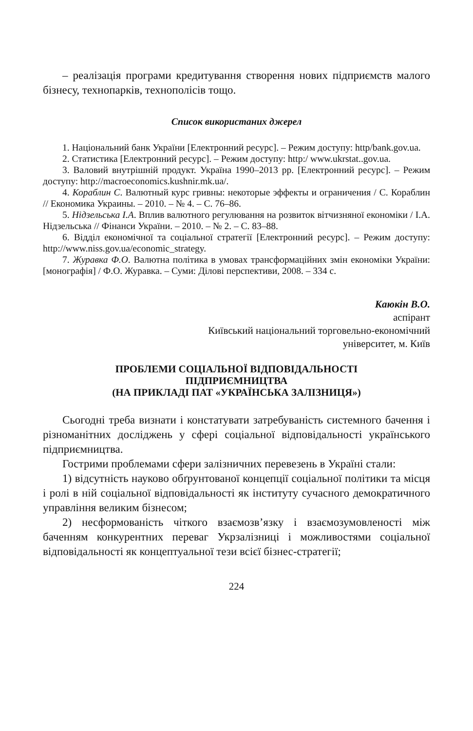– реалізація програми кредитування створення нових підприємств малого бізнесу, технопарків, технополісів тощо.
Список використаних джерел
1. Національний банк України [Електронний ресурс]. – Режим доступу: http/bank.gov.ua.
2. Статистика [Електронний ресурс]. – Режим доступу: http:/ www.ukrstat..gov.ua.
3. Валовий внутрішній продукт. Україна 1990–2013 рр. [Електронний ресурс]. – Режим доступу: http://macroeconomics.kushnir.mk.ua/.
4. Кораблин С. Валютный курс гривны: некоторые эффекты и ограничения / С. Кораблин // Економика Украины. – 2010. – № 4. – С. 76–86.
5. Нідзельська І.А. Вплив валютного регулювання на розвиток вітчизняної економіки / І.А. Нідзельська // Фінанси України. – 2010. – № 2. – С. 83–88.
6. Відділ економічної та соціальної стратегії [Електронний ресурс]. – Режим доступу: http://www.niss.gov.ua/economic_strategy.
7. Журавка Ф.О. Валютна політика в умовах трансформаційних змін економіки України: [монографія] / Ф.О. Журавка. – Суми: Ділові перспективи, 2008. – 334 с.
Каюкін В.О.
аспірант
Київський національний торговельно-економічний
університет, м. Київ
ПРОБЛЕМИ СОЦІАЛЬНОЇ ВІДПОВІДАЛЬНОСТІ
ПІДПРИЄМНИЦТВА
(НА ПРИКЛАДІ ПАТ «УКРАЇНСЬКА ЗАЛІЗНИЦЯ»)
Сьогодні треба визнати і констатувати затребуваність системного бачення і різноманітних досліджень у сфері соціальної відповідальності українського підприємництва.
Гострими проблемами сфери залізничних перевезень в Україні стали:
1) відсутність науково обґрунтованої концепції соціальної політики та місця і ролі в ній соціальної відповідальності як інституту сучасного демократичного управління великим бізнесом;
2) несформованість чіткого взаємозв’язку і взаємозумовленості між баченням конкурентних переваг Укрзалізниці і можливостями соціальної відповідальності як концептуальної тези всієї бізнес-стратегії;
224